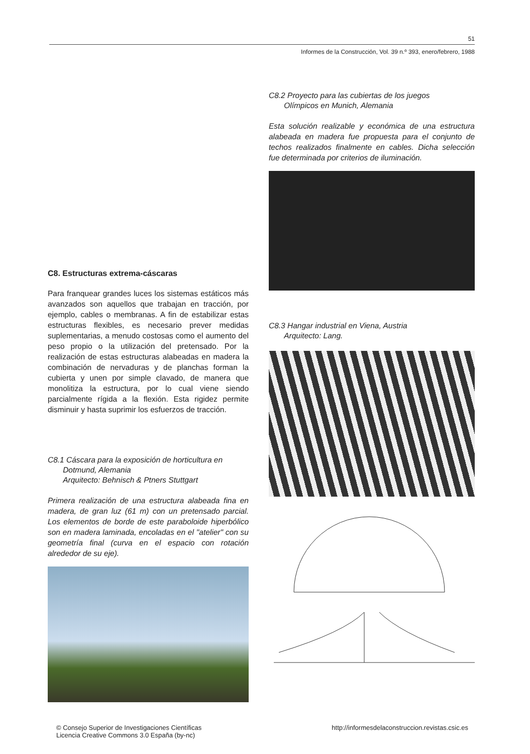51
Informes de la Construcción, Vol. 39 n.º 393, enero/febrero, 1988
C8. Estructuras extrema-cáscaras
Para franquear grandes luces los sistemas estáticos más avanzados son aquellos que trabajan en tracción, por ejemplo, cables o membranas. A fin de estabilizar estas estructuras flexibles, es necesario prever medidas suplementarias, a menudo costosas como el aumento del peso propio o la utilización del pretensado. Por la realización de estas estructuras alabeadas en madera la combinación de nervaduras y de planchas forman la cubierta y unen por simple clavado, de manera que monolitiza la estructura, por lo cual viene siendo parcialmente rígida a la flexión. Esta rigidez permite disminuir y hasta suprimir los esfuerzos de tracción.
C8.1 Cáscara para la exposición de horticultura en
Dotmund, Alemania
Arquitecto: Behnisch & Ptners Stuttgart
Primera realización de una estructura alabeada fina en madera, de gran luz (61 m) con un pretensado parcial. Los elementos de borde de este paraboloide hiperbólico son en madera laminada, encoladas en el "atelier" con su geometría final (curva en el espacio con rotación alrededor de su eje).
C8.2 Proyecto para las cubiertas de los juegos
Olímpicos en Munich, Alemania
Esta solución realizable y económica de una estructura alabeada en madera fue propuesta para el conjunto de techos realizados finalmente en cables. Dicha selección fue determinada por criterios de iluminación.
C8.3 Hangar industrial en Viena, Austria
Arquitecto: Lang.
© Consejo Superior de Investigaciones Científicas
Licencia Creative Commons 3.0 España (by-nc)
http://informesdelaconstruccion.revistas.csic.es